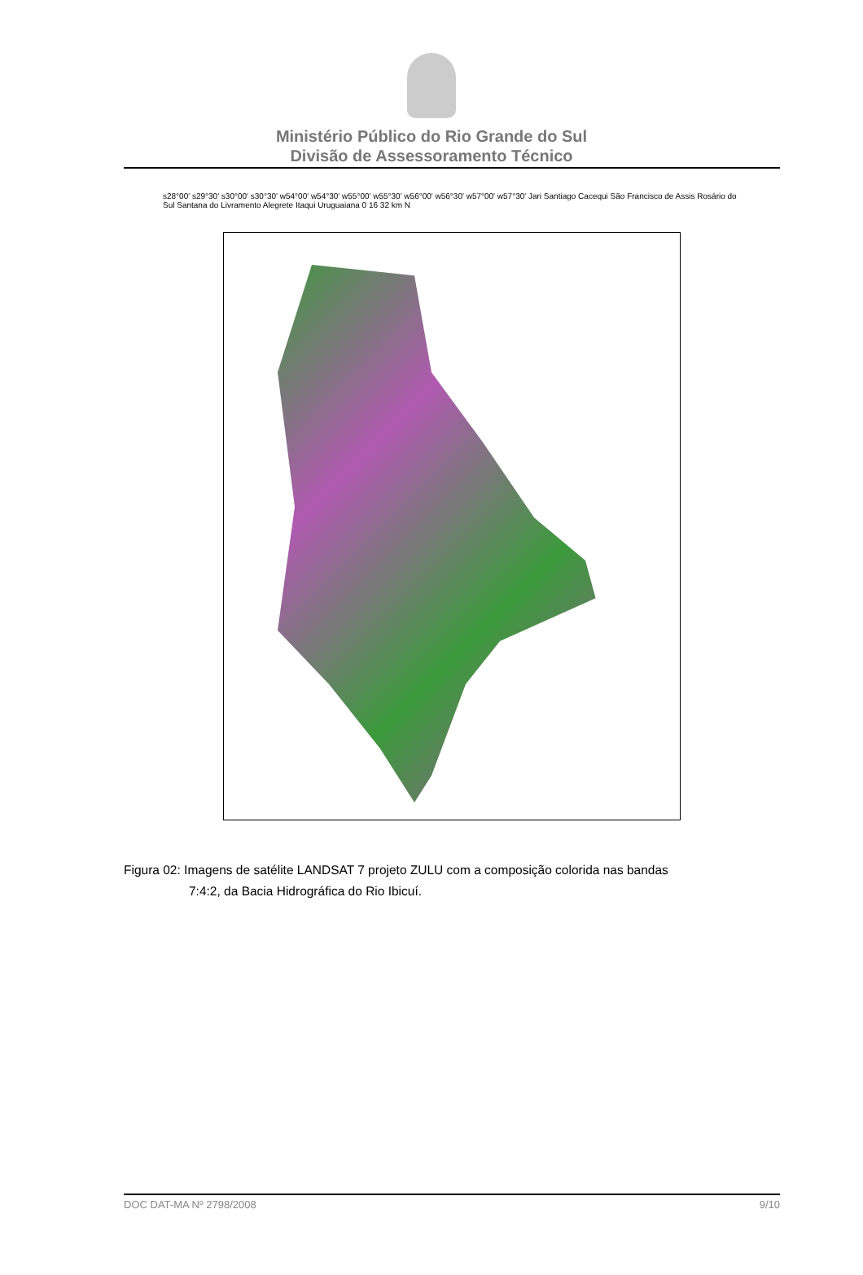Ministério Público do Rio Grande do Sul
Divisão de Assessoramento Técnico
s28°00' s29°30' s30°00' s30°30' w54°00' w54°30' w55°00' w55°30' w56°00' w56°30' w57°00' w57°30' Jari Santiago Cacequi São Francisco de Assis Rosário do Sul Santana do Livramento Alegrete Itaqui Uruguaiana 0 16 32 km N
Figura 02: Imagens de satélite LANDSAT 7 projeto ZULU com a composição colorida nas bandas
7:4:2, da Bacia Hidrográfica do Rio Ibicuí.
DOC DAT-MA Nº 2798/2008 9/10